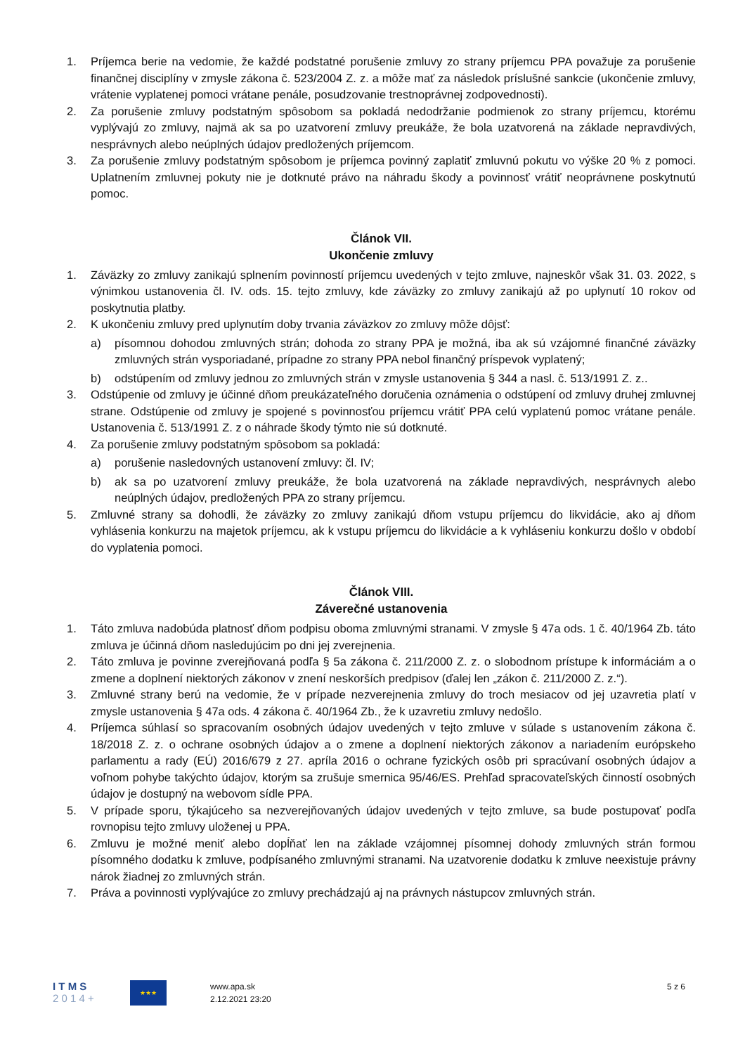1. Príjemca berie na vedomie, že každé podstatné porušenie zmluvy zo strany príjemcu PPA považuje za porušenie finančnej disciplíny v zmysle zákona č. 523/2004 Z. z. a môže mať za následok príslušné sankcie (ukončenie zmluvy, vrátenie vyplatenej pomoci vrátane penále, posudzovanie trestnoprávnej zodpovednosti).
2. Za porušenie zmluvy podstatným spôsobom sa pokladá nedodržanie podmienok zo strany príjemcu, ktorému vyplývajú zo zmluvy, najmä ak sa po uzatvorení zmluvy preukáže, že bola uzatvorená na základe nepravdivých, nesprávnych alebo neúplných údajov predložených príjemcom.
3. Za porušenie zmluvy podstatným spôsobom je príjemca povinný zaplatiť zmluvnú pokutu vo výške 20 % z pomoci. Uplatnením zmluvnej pokuty nie je dotknuté právo na náhradu škody a povinnosť vrátiť neoprávnene poskytnutú pomoc.
Článok VII.
Ukončenie zmluvy
1. Záväzky zo zmluvy zanikajú splnením povinností príjemcu uvedených v tejto zmluve, najneskôr však 31. 03. 2022, s výnimkou ustanovenia čl. IV. ods. 15. tejto zmluvy, kde záväzky zo zmluvy zanikajú až po uplynutí 10 rokov od poskytnutia platby.
2. K ukončeniu zmluvy pred uplynutím doby trvania záväzkov zo zmluvy môže dôjsť:
a) písomnou dohodou zmluvných strán; dohoda zo strany PPA je možná, iba ak sú vzájomné finančné záväzky zmluvných strán vysporiadané, prípadne zo strany PPA nebol finančný príspevok vyplatený;
b) odstúpením od zmluvy jednou zo zmluvných strán v zmysle ustanovenia § 344 a nasl. č. 513/1991 Z. z..
3. Odstúpenie od zmluvy je účinné dňom preukázateľného doručenia oznámenia o odstúpení od zmluvy druhej zmluvnej strane. Odstúpenie od zmluvy je spojené s povinnosťou príjemcu vrátiť PPA celú vyplatenú pomoc vrátane penále. Ustanovenia č. 513/1991 Z. z o náhrade škody týmto nie sú dotknuté.
4. Za porušenie zmluvy podstatným spôsobom sa pokladá:
a) porušenie nasledovných ustanovení zmluvy: čl. IV;
b) ak sa po uzatvorení zmluvy preukáže, že bola uzatvorená na základe nepravdivých, nesprávnych alebo neúplných údajov, predložených PPA zo strany príjemcu.
5. Zmluvné strany sa dohodli, že záväzky zo zmluvy zanikajú dňom vstupu príjemcu do likvidácie, ako aj dňom vyhlásenia konkurzu na majetok príjemcu, ak k vstupu príjemcu do likvidácie a k vyhláseniu konkurzu došlo v období do vyplatenia pomoci.
Článok VIII.
Záverečné ustanovenia
1. Táto zmluva nadobúda platnosť dňom podpisu oboma zmluvnými stranami. V zmysle § 47a ods. 1 č. 40/1964 Zb. táto zmluva je účinná dňom nasledujúcim po dni jej zverejnenia.
2. Táto zmluva je povinne zverejňovaná podľa § 5a zákona č. 211/2000 Z. z. o slobodnom prístupe k informáciám a o zmene a doplnení niektorých zákonov v znení neskorších predpisov (ďalej len „zákon č. 211/2000 Z. z.“).
3. Zmluvné strany berú na vedomie, že v prípade nezverejnenia zmluvy do troch mesiacov od jej uzavretia platí v zmysle ustanovenia § 47a ods. 4 zákona č. 40/1964 Zb., že k uzavretiu zmluvy nedošlo.
4. Príjemca súhlasí so spracovaním osobných údajov uvedených v tejto zmluve v súlade s ustanovením zákona č. 18/2018 Z. z. o ochrane osobných údajov a o zmene a doplnení niektorých zákonov a nariadením európskeho parlamentu a rady (EÚ) 2016/679 z 27. apríla 2016 o ochrane fyzických osôb pri spracúvaní osobných údajov a voľnom pohybe takýchto údajov, ktorým sa zrušuje smernica 95/46/ES. Prehľad spracovateľských činností osobných údajov je dostupný na webovom sídle PPA.
5. V prípade sporu, týkajúceho sa nezverejňovaných údajov uvedených v tejto zmluve, sa bude postupovať podľa rovnopisu tejto zmluvy uloženej u PPA.
6. Zmluvu je možné meniť alebo dopĺňať len na základe vzájomnej písomnej dohody zmluvných strán formou písomného dodatku k zmluve, podpísaného zmluvnými stranami. Na uzatvorenie dodatku k zmluve neexistuje právny nárok žiadnej zo zmluvných strán.
7. Práva a povinnosti vyplývajúce zo zmluvy prechádzajú aj na právnych nástupcov zmluvných strán.
I T M S
2 0 1 4 +
★★★
www.apa.sk
2.12.2021 23:20
5 z 6